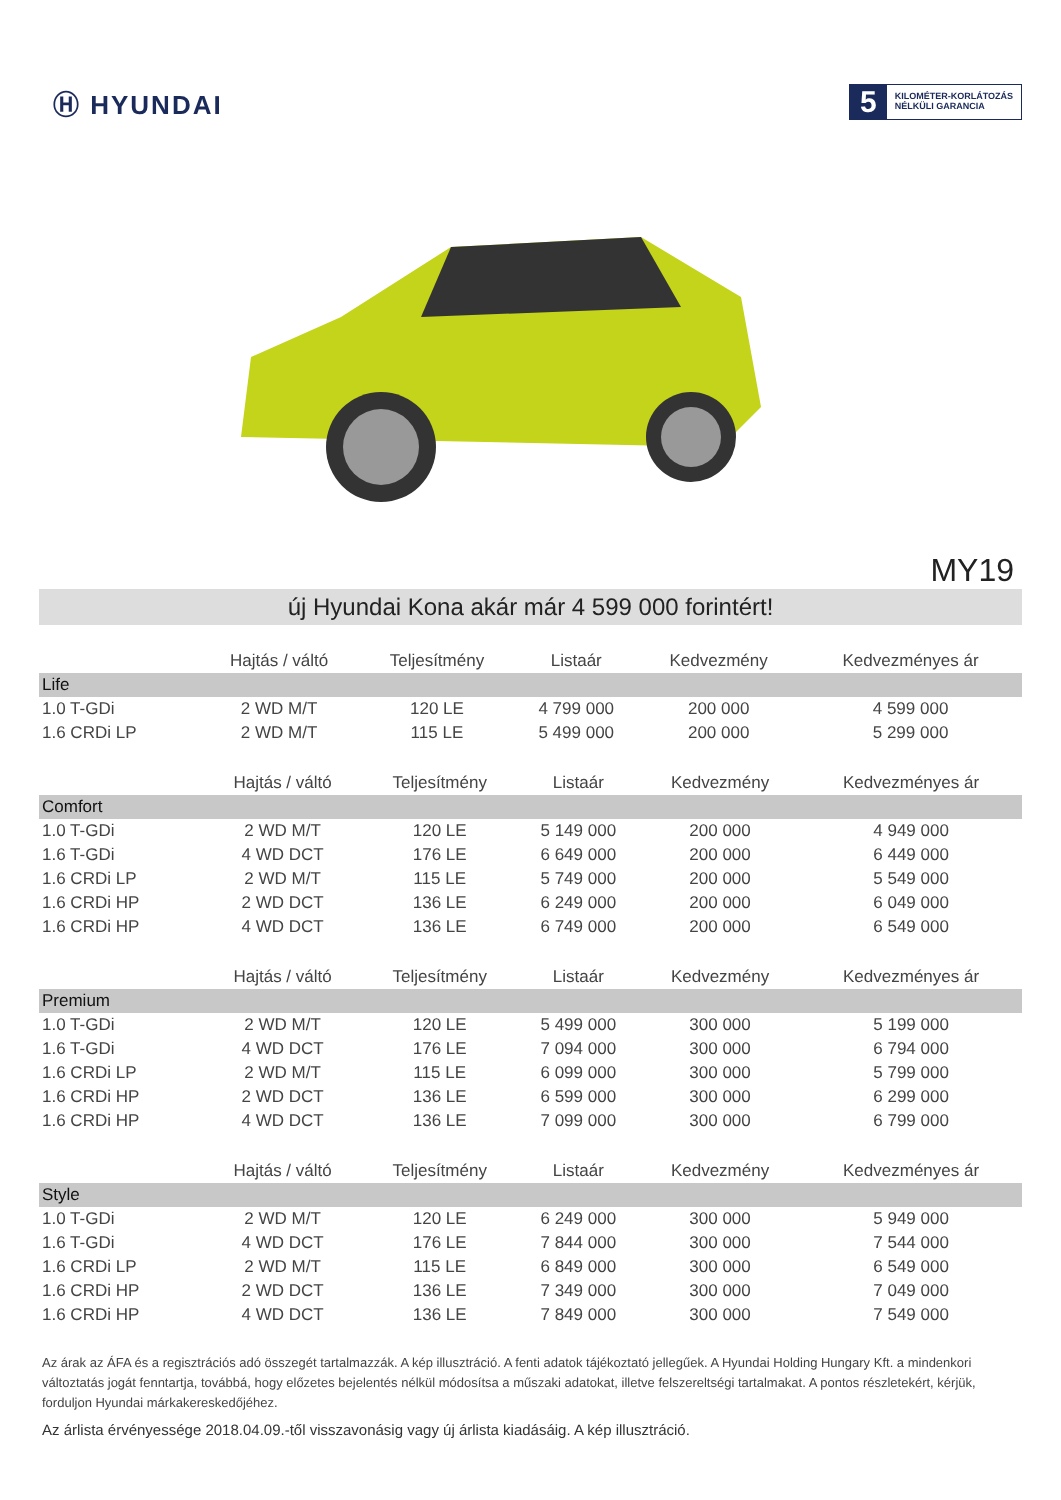Ⓗ HYUNDAI
5
KILOMÉTER-KORLÁTOZÁS
NÉLKÜLI GARANCIA
MY19
új Hyundai Kona akár már 4 599 000 forintért!
| | Hajtás / váltó | Teljesítmény | Listaár | Kedvezmény | Kedvezményes ár |
| --- | --- | --- | --- | --- | --- |
| Life | | | | | |
| 1.0 T-GDi | 2 WD M/T | 120 LE | 4 799 000 | 200 000 | 4 599 000 |
| 1.6 CRDi LP | 2 WD M/T | 115 LE | 5 499 000 | 200 000 | 5 299 000 |
| | Hajtás / váltó | Teljesítmény | Listaár | Kedvezmény | Kedvezményes ár |
| --- | --- | --- | --- | --- | --- |
| Comfort | | | | | |
| 1.0 T-GDi | 2 WD M/T | 120 LE | 5 149 000 | 200 000 | 4 949 000 |
| 1.6 T-GDi | 4 WD DCT | 176 LE | 6 649 000 | 200 000 | 6 449 000 |
| 1.6 CRDi LP | 2 WD M/T | 115 LE | 5 749 000 | 200 000 | 5 549 000 |
| 1.6 CRDi HP | 2 WD DCT | 136 LE | 6 249 000 | 200 000 | 6 049 000 |
| 1.6 CRDi HP | 4 WD DCT | 136 LE | 6 749 000 | 200 000 | 6 549 000 |
| | Hajtás / váltó | Teljesítmény | Listaár | Kedvezmény | Kedvezményes ár |
| --- | --- | --- | --- | --- | --- |
| Premium | | | | | |
| 1.0 T-GDi | 2 WD M/T | 120 LE | 5 499 000 | 300 000 | 5 199 000 |
| 1.6 T-GDi | 4 WD DCT | 176 LE | 7 094 000 | 300 000 | 6 794 000 |
| 1.6 CRDi LP | 2 WD M/T | 115 LE | 6 099 000 | 300 000 | 5 799 000 |
| 1.6 CRDi HP | 2 WD DCT | 136 LE | 6 599 000 | 300 000 | 6 299 000 |
| 1.6 CRDi HP | 4 WD DCT | 136 LE | 7 099 000 | 300 000 | 6 799 000 |
| | Hajtás / váltó | Teljesítmény | Listaár | Kedvezmény | Kedvezményes ár |
| --- | --- | --- | --- | --- | --- |
| Style | | | | | |
| 1.0 T-GDi | 2 WD M/T | 120 LE | 6 249 000 | 300 000 | 5 949 000 |
| 1.6 T-GDi | 4 WD DCT | 176 LE | 7 844 000 | 300 000 | 7 544 000 |
| 1.6 CRDi LP | 2 WD M/T | 115 LE | 6 849 000 | 300 000 | 6 549 000 |
| 1.6 CRDi HP | 2 WD DCT | 136 LE | 7 349 000 | 300 000 | 7 049 000 |
| 1.6 CRDi HP | 4 WD DCT | 136 LE | 7 849 000 | 300 000 | 7 549 000 |
Az árak az ÁFA és a regisztrációs adó összegét tartalmazzák. A kép illusztráció. A fenti adatok tájékoztató jellegűek. A Hyundai Holding Hungary Kft. a mindenkori változtatás jogát fenntartja, továbbá, hogy előzetes bejelentés nélkül módosítsa a műszaki adatokat, illetve felszereltségi tartalmakat. A pontos részletekért, kérjük, forduljon Hyundai márkakereskedőjéhez.
Az árlista érvényessége 2018.04.09.-től visszavonásig vagy új árlista kiadásáig. A kép illusztráció.